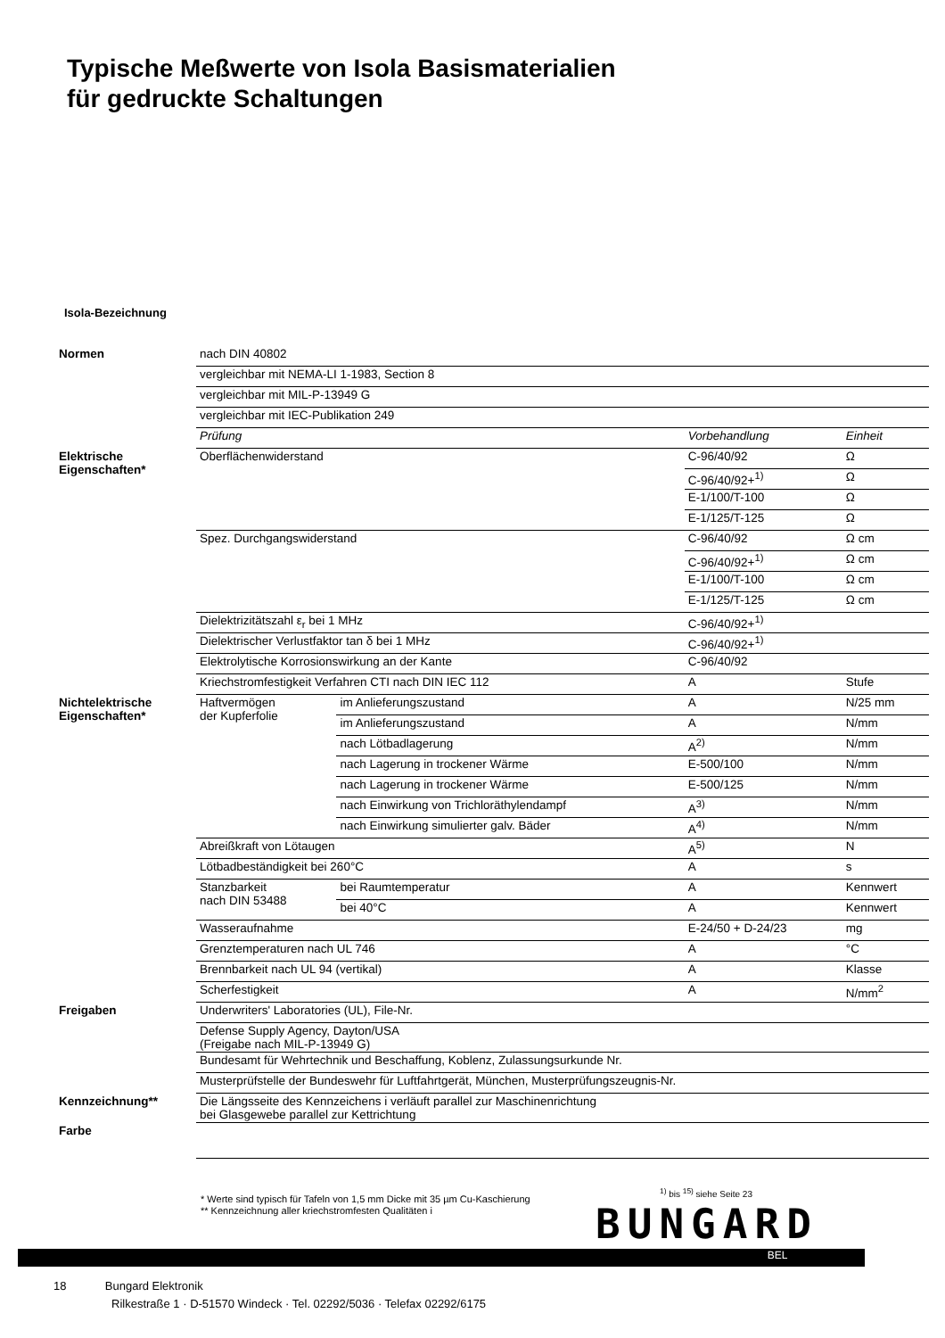Typische Meßwerte von Isola Basismaterialien
für gedruckte Schaltungen
Isola-Bezeichnung
| Normen | nach DIN 40802 | | | |
| | vergleichbar mit NEMA-LI 1-1983, Section 8 | | | |
| | vergleichbar mit MIL-P-13949 G | | | |
| | vergleichbar mit IEC-Publikation 249 | | | |
| | Prüfung | | Vorbehandlung | Einheit |
| Elektrische Eigenschaften* | Oberflächenwiderstand | | C-96/40/92 | Ω |
| | | | C-96/40/92+<sup>1)</sup> | Ω |
| | | | E-1/100/T-100 | Ω |
| | | | E-1/125/T-125 | Ω |
| | Spez. Durchgangswiderstand | | C-96/40/92 | Ω cm |
| | | | C-96/40/92+<sup>1)</sup> | Ω cm |
| | | | E-1/100/T-100 | Ω cm |
| | | | E-1/125/T-125 | Ω cm |
| | Dielektrizitätszahl ε<sub>r</sub> bei 1 MHz | | C-96/40/92+<sup>1)</sup> | |
| | Dielektrischer Verlustfaktor tan δ bei 1 MHz | | C-96/40/92+<sup>1)</sup> | |
| | Elektrolytische Korrosionswirkung an der Kante | | C-96/40/92 | |
| | Kriechstromfestigkeit Verfahren CTI nach DIN IEC 112 | | A | Stufe |
| Nichtelektrische Eigenschaften* | Haftvermögen der Kupferfolie | im Anlieferungszustand | A | N/25 mm |
| | | im Anlieferungszustand | A | N/mm |
| | | nach Lötbadlagerung | A<sup>2)</sup> | N/mm |
| | | nach Lagerung in trockener Wärme | E-500/100 | N/mm |
| | | nach Lagerung in trockener Wärme | E-500/125 | N/mm |
| | | nach Einwirkung von Trichloräthylendampf | A<sup>3)</sup> | N/mm |
| | | nach Einwirkung simulierter galv. Bäder | A<sup>4)</sup> | N/mm |
| | Abreißkraft von Lötaugen | | A<sup>5)</sup> | N |
| | Lötbadbeständigkeit bei 260°C | | A | s |
| | Stanzbarkeit nach DIN 53488 | bei Raumtemperatur | A | Kennwert |
| | | bei 40°C | A | Kennwert |
| | Wasseraufnahme | | E-24/50 + D-24/23 | mg |
| | Grenztemperaturen nach UL 746 | | A | °C |
| | Brennbarkeit nach UL 94 (vertikal) | | A | Klasse |
| | Scherfestigkeit | | A | N/mm<sup>2</sup> |
| Freigaben | Underwriters' Laboratories (UL), File-Nr. | | | |
| | Defense Supply Agency, Dayton/USA (Freigabe nach MIL-P-13949 G) | | | |
| | Bundesamt für Wehrtechnik und Beschaffung, Koblenz, Zulassungsurkunde Nr. | | | |
| | Musterprüfstelle der Bundeswehr für Luftfahrtgerät, München, Musterprüfungszeugnis-Nr. | | | |
| Kennzeichnung** | Die Längsseite des Kennzeichens i verläuft parallel zur Maschinenrichtung bei Glasgewebe parallel zur Kettrichtung | | | |
| Farbe | | | | |
* Werte sind typisch für Tafeln von 1,5 mm Dicke mit 35 µm Cu-Kaschierung
** Kennzeichnung aller kriechstromfesten Qualitäten i
<sup>1)</sup> bis <sup>15)</sup> siehe Seite 23
BUNGARD
BEL
18 Bungard Elektronik
Rilkestraße 1 · D-51570 Windeck · Tel. 02292/5036 · Telefax 02292/6175